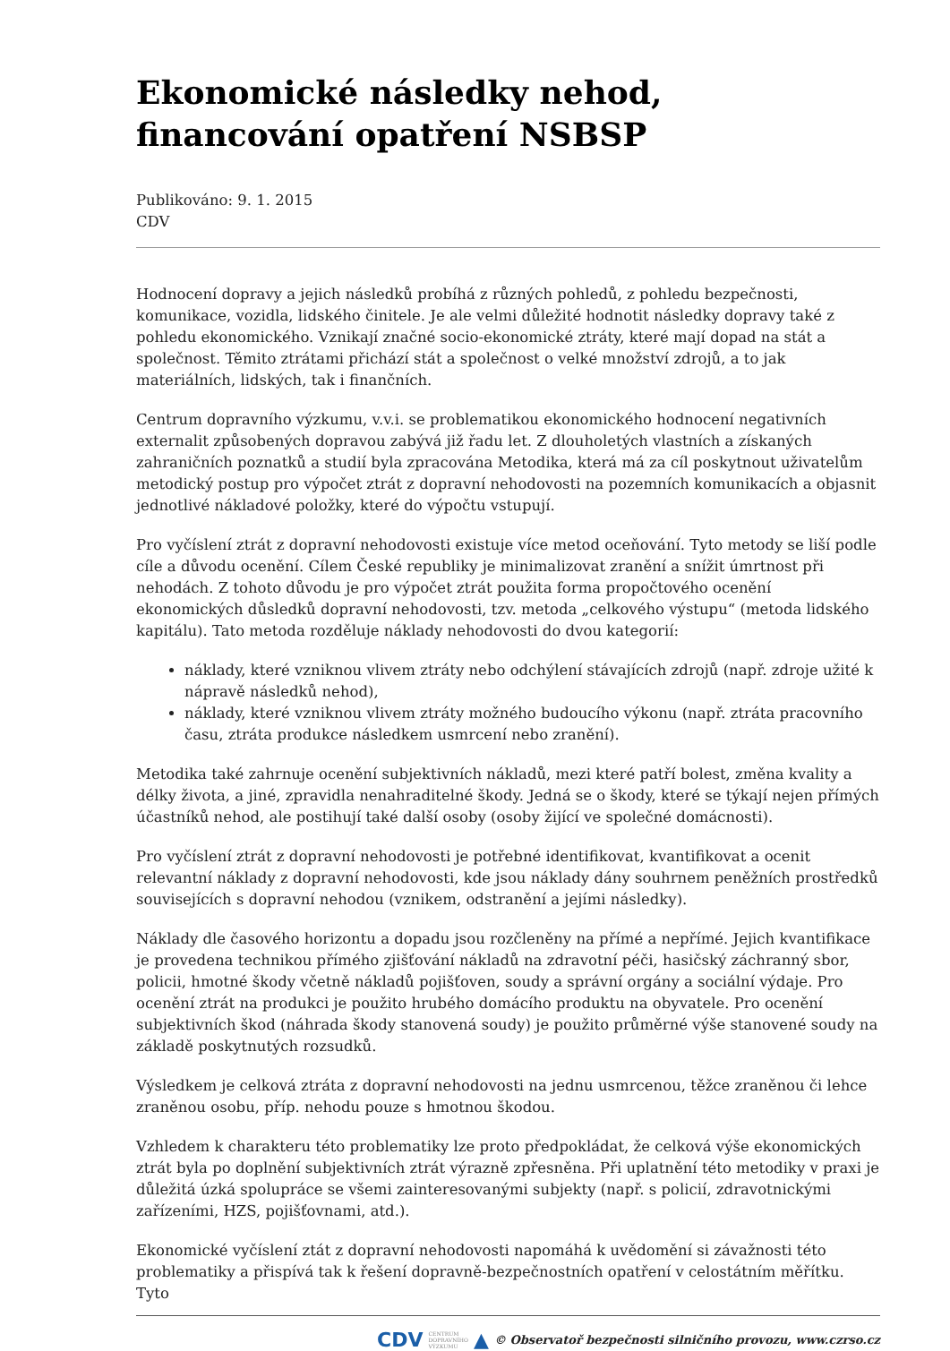Ekonomické následky nehod, financování opatření NSBSP
Publikováno: 9. 1. 2015
CDV
Hodnocení dopravy a jejich následků probíhá z různých pohledů, z pohledu bezpečnosti, komunikace, vozidla, lidského činitele. Je ale velmi důležité hodnotit následky dopravy také z pohledu ekonomického. Vznikají značné socio-ekonomické ztráty, které mají dopad na stát a společnost. Těmito ztrátami přichází stát a společnost o velké množství zdrojů, a to jak materiálních, lidských, tak i finančních.
Centrum dopravního výzkumu, v.v.i. se problematikou ekonomického hodnocení negativních externalit způsobených dopravou zabývá již řadu let. Z dlouholetých vlastních a získaných zahraničních poznatků a studií byla zpracována Metodika, která má za cíl poskytnout uživatelům metodický postup pro výpočet ztrát z dopravní nehodovosti na pozemních komunikacích a objasnit jednotlivé nákladové položky, které do výpočtu vstupují.
Pro vyčíslení ztrát z dopravní nehodovosti existuje více metod oceňování. Tyto metody se liší podle cíle a důvodu ocenění. Cílem České republiky je minimalizovat zranění a snížit úmrtnost při nehodách. Z tohoto důvodu je pro výpočet ztrát použita forma propočtového ocenění ekonomických důsledků dopravní nehodovosti, tzv. metoda „celkového výstupu“ (metoda lidského kapitálu). Tato metoda rozděluje náklady nehodovosti do dvou kategorií:
náklady, které vzniknou vlivem ztráty nebo odchýlení stávajících zdrojů (např. zdroje užité k nápravě následků nehod),
náklady, které vzniknou vlivem ztráty možného budoucího výkonu (např. ztráta pracovního času, ztráta produkce následkem usmrcení nebo zranění).
Metodika také zahrnuje ocenění subjektivních nákladů, mezi které patří bolest, změna kvality a délky života, a jiné, zpravidla nenahraditelné škody. Jedná se o škody, které se týkají nejen přímých účastníků nehod, ale postihují také další osoby (osoby žijící ve společné domácnosti).
Pro vyčíslení ztrát z dopravní nehodovosti je potřebné identifikovat, kvantifikovat a ocenit relevantní náklady z dopravní nehodovosti, kde jsou náklady dány souhrnem peněžních prostředků souvisejících s dopravní nehodou (vznikem, odstranění a jejími následky).
Náklady dle časového horizontu a dopadu jsou rozčleněny na přímé a nepřímé. Jejich kvantifikace je provedena technikou přímého zjišťování nákladů na zdravotní péči, hasičský záchranný sbor, policii, hmotné škody včetně nákladů pojišťoven, soudy a správní orgány a sociální výdaje. Pro ocenění ztrát na produkci je použito hrubého domácího produktu na obyvatele. Pro ocenění subjektivních škod (náhrada škody stanovená soudy) je použito průměrné výše stanovené soudy na základě poskytnutých rozsudků.
Výsledkem je celková ztráta z dopravní nehodovosti na jednu usmrcenou, těžce zraněnou či lehce zraněnou osobu, příp. nehodu pouze s hmotnou škodou.
Vzhledem k charakteru této problematiky lze proto předpokládat, že celková výše ekonomických ztrát byla po doplnění subjektivních ztrát výrazně zpřesněna. Při uplatnění této metodiky v praxi je důležitá úzká spolupráce se všemi zainteresovanými subjekty (např. s policií, zdravotnickými zařízeními, HZS, pojišťovnami, atd.).
Ekonomické vyčíslení ztát z dopravní nehodovosti napomáhá k uvědomění si závažnosti této problematiky a přispívá tak k řešení dopravně-bezpečnostních opatření v celostátním měřítku. Tyto
CDV CENTRUM
DOPRAVNÍHO
VÝZKUMU ▲ © Observatoř bezpečnosti silničního provozu, www.czrso.cz